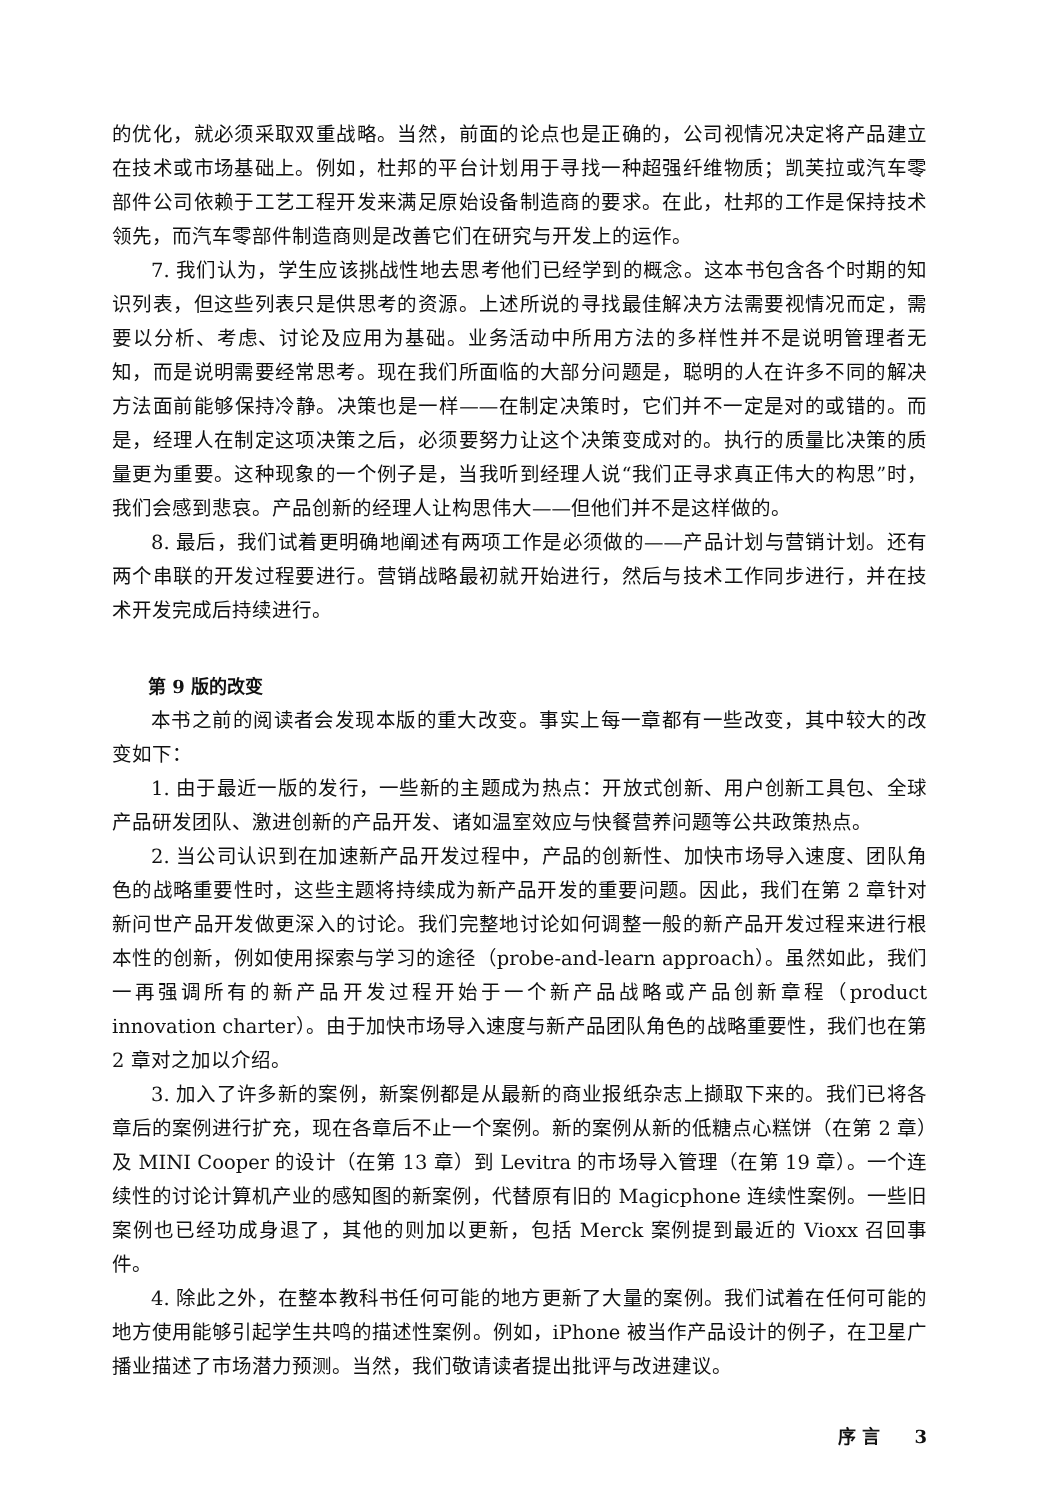的优化，就必须采取双重战略。当然，前面的论点也是正确的，公司视情况决定将产品建立在技术或市场基础上。例如，杜邦的平台计划用于寻找一种超强纤维物质；凯芙拉或汽车零部件公司依赖于工艺工程开发来满足原始设备制造商的要求。在此，杜邦的工作是保持技术领先，而汽车零部件制造商则是改善它们在研究与开发上的运作。
7. 我们认为，学生应该挑战性地去思考他们已经学到的概念。这本书包含各个时期的知识列表，但这些列表只是供思考的资源。上述所说的寻找最佳解决方法需要视情况而定，需要以分析、考虑、讨论及应用为基础。业务活动中所用方法的多样性并不是说明管理者无知，而是说明需要经常思考。现在我们所面临的大部分问题是，聪明的人在许多不同的解决方法面前能够保持冷静。决策也是一样——在制定决策时，它们并不一定是对的或错的。而是，经理人在制定这项决策之后，必须要努力让这个决策变成对的。执行的质量比决策的质量更为重要。这种现象的一个例子是，当我听到经理人说“我们正寻求真正伟大的构思”时，我们会感到悲哀。产品创新的经理人让构思伟大——但他们并不是这样做的。
8. 最后，我们试着更明确地阐述有两项工作是必须做的——产品计划与营销计划。还有两个串联的开发过程要进行。营销战略最初就开始进行，然后与技术工作同步进行，并在技术开发完成后持续进行。
第 9 版的改变
本书之前的阅读者会发现本版的重大改变。事实上每一章都有一些改变，其中较大的改变如下：
1. 由于最近一版的发行，一些新的主题成为热点：开放式创新、用户创新工具包、全球产品研发团队、激进创新的产品开发、诸如温室效应与快餐营养问题等公共政策热点。
2. 当公司认识到在加速新产品开发过程中，产品的创新性、加快市场导入速度、团队角色的战略重要性时，这些主题将持续成为新产品开发的重要问题。因此，我们在第 2 章针对新问世产品开发做更深入的讨论。我们完整地讨论如何调整一般的新产品开发过程来进行根本性的创新，例如使用探索与学习的途径（probe-and-learn approach）。虽然如此，我们一再强调所有的新产品开发过程开始于一个新产品战略或产品创新章程（product innovation charter）。由于加快市场导入速度与新产品团队角色的战略重要性，我们也在第 2 章对之加以介绍。
3. 加入了许多新的案例，新案例都是从最新的商业报纸杂志上撷取下来的。我们已将各章后的案例进行扩充，现在各章后不止一个案例。新的案例从新的低糖点心糕饼（在第 2 章）及 MINI Cooper 的设计（在第 13 章）到 Levitra 的市场导入管理（在第 19 章）。一个连续性的讨论计算机产业的感知图的新案例，代替原有旧的 Magicphone 连续性案例。一些旧案例也已经功成身退了，其他的则加以更新，包括 Merck 案例提到最近的 Vioxx 召回事件。
4. 除此之外，在整本教科书任何可能的地方更新了大量的案例。我们试着在任何可能的地方使用能够引起学生共鸣的描述性案例。例如，iPhone 被当作产品设计的例子，在卫星广播业描述了市场潜力预测。当然，我们敬请读者提出批评与改进建议。
序 言 3